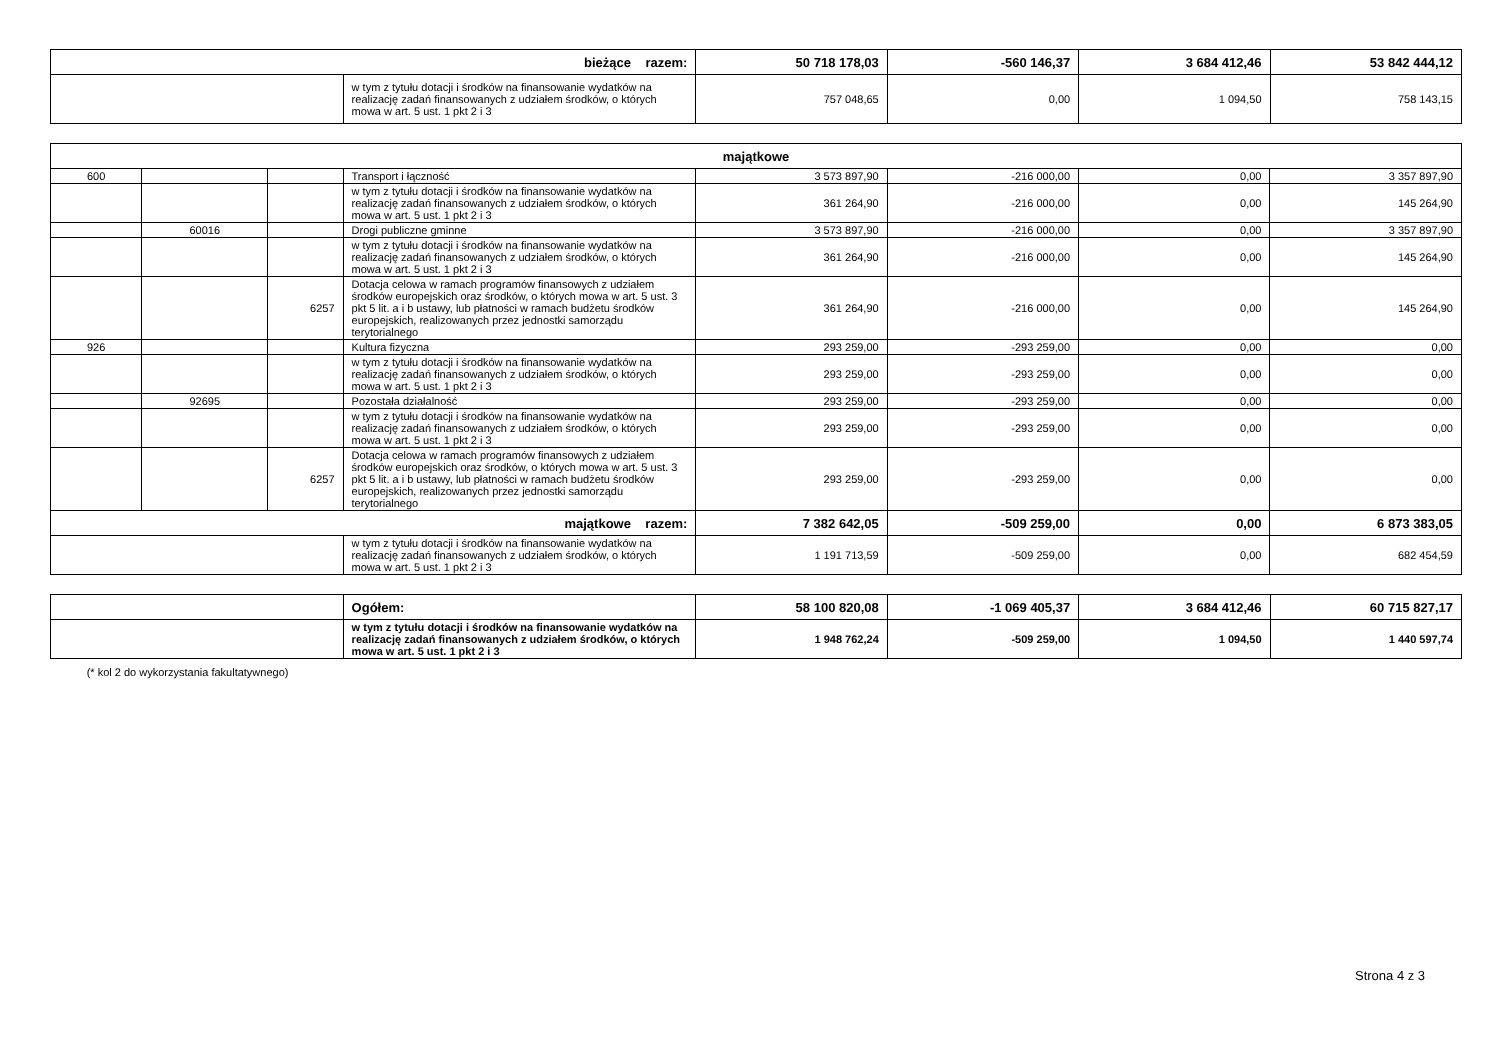| bieżące razem: | | 50 718 178,03 | -560 146,37 | 3 684 412,46 | 53 842 444,12 |
| | w tym z tytułu dotacji i środków na finansowanie wydatków na realizację zadań finansowanych z udziałem środków, o których mowa w art. 5 ust. 1 pkt 2 i 3 | 757 048,65 | 0,00 | 1 094,50 | 758 143,15 |
| majątkowe | | | | | | | |
| 600 | | | Transport i łączność | 3 573 897,90 | -216 000,00 | 0,00 | 3 357 897,90 |
| | | | w tym z tytułu dotacji i środków na finansowanie wydatków na realizację zadań finansowanych z udziałem środków, o których mowa w art. 5 ust. 1 pkt 2 i 3 | 361 264,90 | -216 000,00 | 0,00 | 145 264,90 |
| | 60016 | | Drogi publiczne gminne | 3 573 897,90 | -216 000,00 | 0,00 | 3 357 897,90 |
| | | | w tym z tytułu dotacji i środków na finansowanie wydatków na realizację zadań finansowanych z udziałem środków, o których mowa w art. 5 ust. 1 pkt 2 i 3 | 361 264,90 | -216 000,00 | 0,00 | 145 264,90 |
| | | 6257 | Dotacja celowa w ramach programów finansowych z udziałem środków europejskich oraz środków, o których mowa w art. 5 ust. 3 pkt 5 lit. a i b ustawy, lub płatności w ramach budżetu środków europejskich, realizowanych przez jednostki samorządu terytorialnego | 361 264,90 | -216 000,00 | 0,00 | 145 264,90 |
| 926 | | | Kultura fizyczna | 293 259,00 | -293 259,00 | 0,00 | 0,00 |
| | | | w tym z tytułu dotacji i środków na finansowanie wydatków na realizację zadań finansowanych z udziałem środków, o których mowa w art. 5 ust. 1 pkt 2 i 3 | 293 259,00 | -293 259,00 | 0,00 | 0,00 |
| | 92695 | | Pozostała działalność | 293 259,00 | -293 259,00 | 0,00 | 0,00 |
| | | | w tym z tytułu dotacji i środków na finansowanie wydatków na realizację zadań finansowanych z udziałem środków, o których mowa w art. 5 ust. 1 pkt 2 i 3 | 293 259,00 | -293 259,00 | 0,00 | 0,00 |
| | | 6257 | Dotacja celowa w ramach programów finansowych z udziałem środków europejskich oraz środków, o których mowa w art. 5 ust. 3 pkt 5 lit. a i b ustawy, lub płatności w ramach budżetu środków europejskich, realizowanych przez jednostki samorządu terytorialnego | 293 259,00 | -293 259,00 | 0,00 | 0,00 |
| majątkowe razem: | | | | 7 382 642,05 | -509 259,00 | 0,00 | 6 873 383,05 |
| | | | w tym z tytułu dotacji i środków na finansowanie wydatków na realizację zadań finansowanych z udziałem środków, o których mowa w art. 5 ust. 1 pkt 2 i 3 | 1 191 713,59 | -509 259,00 | 0,00 | 682 454,59 |
| | Ogółem: | 58 100 820,08 | -1 069 405,37 | 3 684 412,46 | 60 715 827,17 |
| | w tym z tytułu dotacji i środków na finansowanie wydatków na realizację zadań finansowanych z udziałem środków, o których mowa w art. 5 ust. 1 pkt 2 i 3 | 1 948 762,24 | -509 259,00 | 1 094,50 | 1 440 597,74 |
(* kol 2 do wykorzystania fakultatywnego)
Strona 4 z 3